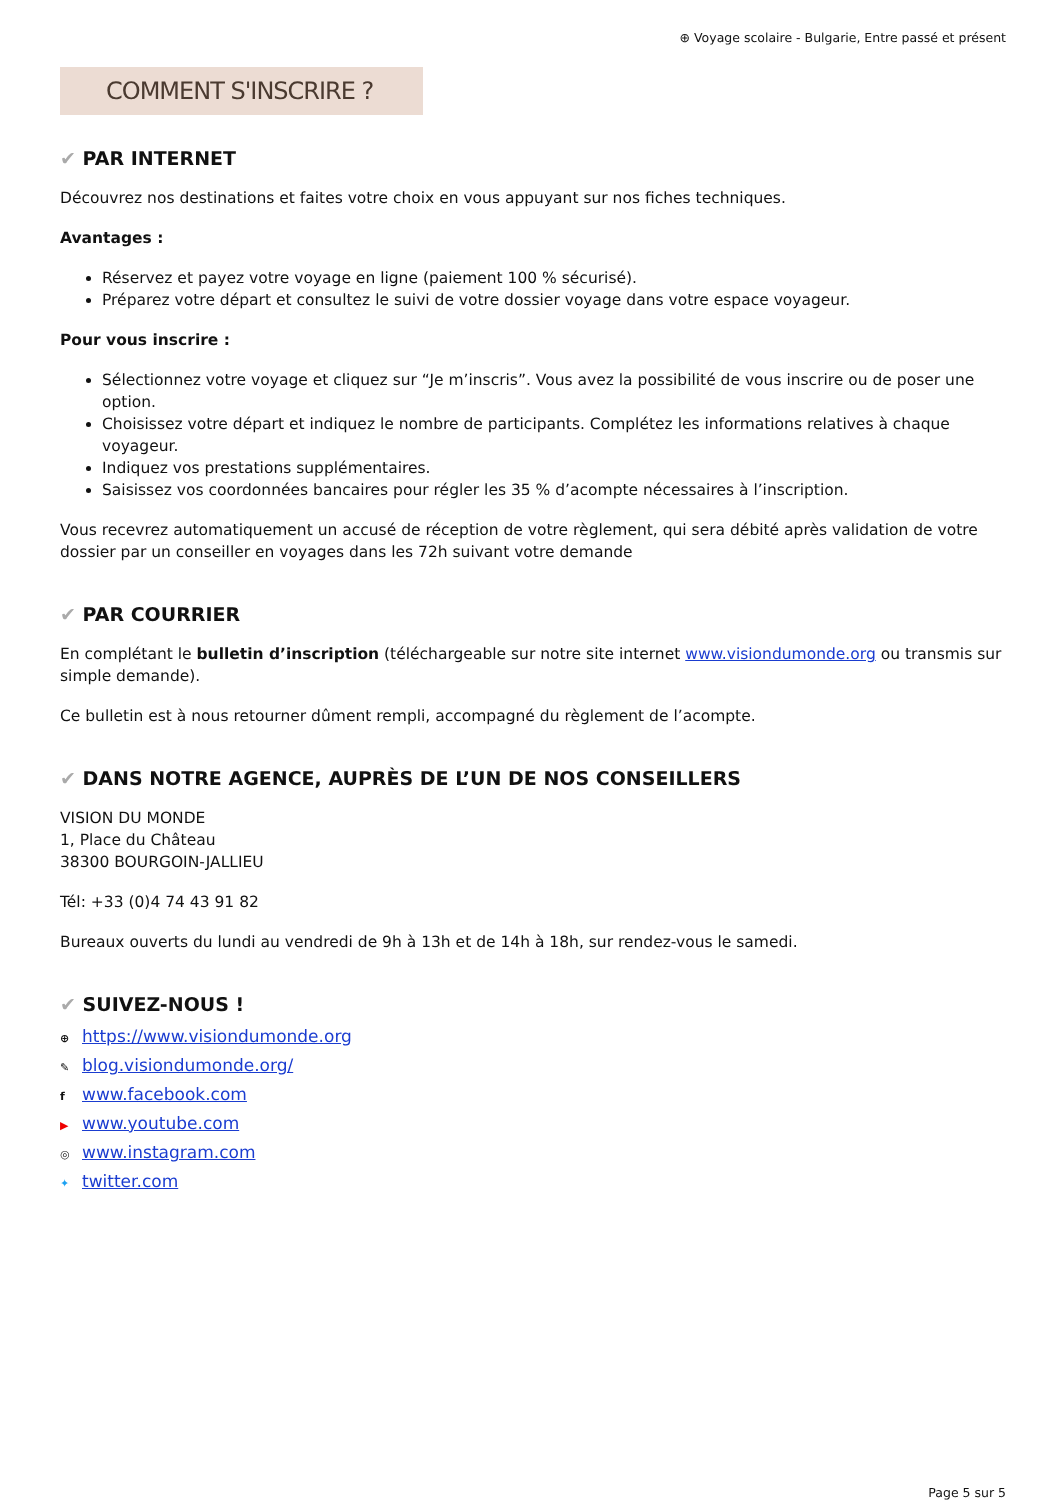⊕ Voyage scolaire - Bulgarie, Entre passé et présent
COMMENT S'INSCRIRE ?
✔ PAR INTERNET
Découvrez nos destinations et faites votre choix en vous appuyant sur nos fiches techniques.
Avantages :
Réservez et payez votre voyage en ligne (paiement 100 % sécurisé).
Préparez votre départ et consultez le suivi de votre dossier voyage dans votre espace voyageur.
Pour vous inscrire :
Sélectionnez votre voyage et cliquez sur “Je m’inscris”. Vous avez la possibilité de vous inscrire ou de poser une option.
Choisissez votre départ et indiquez le nombre de participants. Complétez les informations relatives à chaque voyageur.
Indiquez vos prestations supplémentaires.
Saisissez vos coordonnées bancaires pour régler les 35 % d’acompte nécessaires à l’inscription.
Vous recevrez automatiquement un accusé de réception de votre règlement, qui sera débité après validation de votre dossier par un conseiller en voyages dans les 72h suivant votre demande
✔ PAR COURRIER
En complétant le bulletin d’inscription (téléchargeable sur notre site internet www.visiondumonde.org ou transmis sur simple demande).
Ce bulletin est à nous retourner dûment rempli, accompagné du règlement de l’acompte.
✔ DANS NOTRE AGENCE, AUPRÈS DE L’UN DE NOS CONSEILLERS
VISION DU MONDE
1, Place du Château
38300 BOURGOIN-JALLIEU
Tél: +33 (0)4 74 43 91 82
Bureaux ouverts du lundi au vendredi de 9h à 13h et de 14h à 18h, sur rendez-vous le samedi.
✔ SUIVEZ-NOUS !
⊕ https://www.visiondumonde.org
✎ blog.visiondumonde.org/
fwww.facebook.com
▶ www.youtube.com
◎ www.instagram.com
✦ twitter.com
Page 5 sur 5